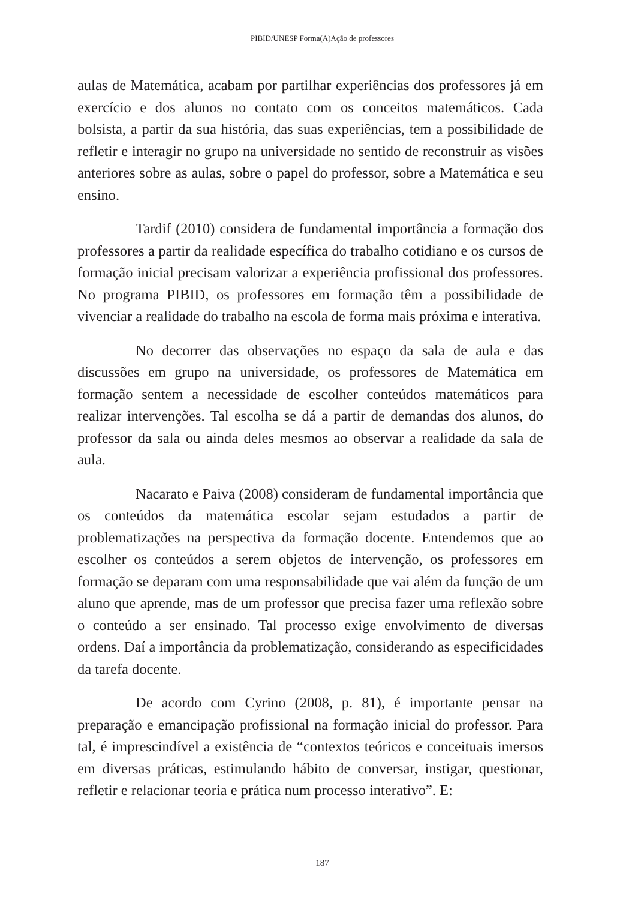PIBID/UNESP Forma(A)Ação de professores
aulas de Matemática, acabam por partilhar experiências dos professores já em exercício e dos alunos no contato com os conceitos matemáticos. Cada bolsista, a partir da sua história, das suas experiências, tem a possibilidade de refletir e interagir no grupo na universidade no sentido de reconstruir as visões anteriores sobre as aulas, sobre o papel do professor, sobre a Matemática e seu ensino.
Tardif (2010) considera de fundamental importância a formação dos professores a partir da realidade específica do trabalho cotidiano e os cursos de formação inicial precisam valorizar a experiência profissional dos professores. No programa PIBID, os professores em formação têm a possibilidade de vivenciar a realidade do trabalho na escola de forma mais próxima e interativa.
No decorrer das observações no espaço da sala de aula e das discussões em grupo na universidade, os professores de Matemática em formação sentem a necessidade de escolher conteúdos matemáticos para realizar intervenções. Tal escolha se dá a partir de demandas dos alunos, do professor da sala ou ainda deles mesmos ao observar a realidade da sala de aula.
Nacarato e Paiva (2008) consideram de fundamental importância que os conteúdos da matemática escolar sejam estudados a partir de problematizações na perspectiva da formação docente. Entendemos que ao escolher os conteúdos a serem objetos de intervenção, os professores em formação se deparam com uma responsabilidade que vai além da função de um aluno que aprende, mas de um professor que precisa fazer uma reflexão sobre o conteúdo a ser ensinado. Tal processo exige envolvimento de diversas ordens. Daí a importância da problematização, considerando as especificidades da tarefa docente.
De acordo com Cyrino (2008, p. 81), é importante pensar na preparação e emancipação profissional na formação inicial do professor. Para tal, é imprescindível a existência de “contextos teóricos e conceituais imersos em diversas práticas, estimulando hábito de conversar, instigar, questionar, refletir e relacionar teoria e prática num processo interativo”. E:
187